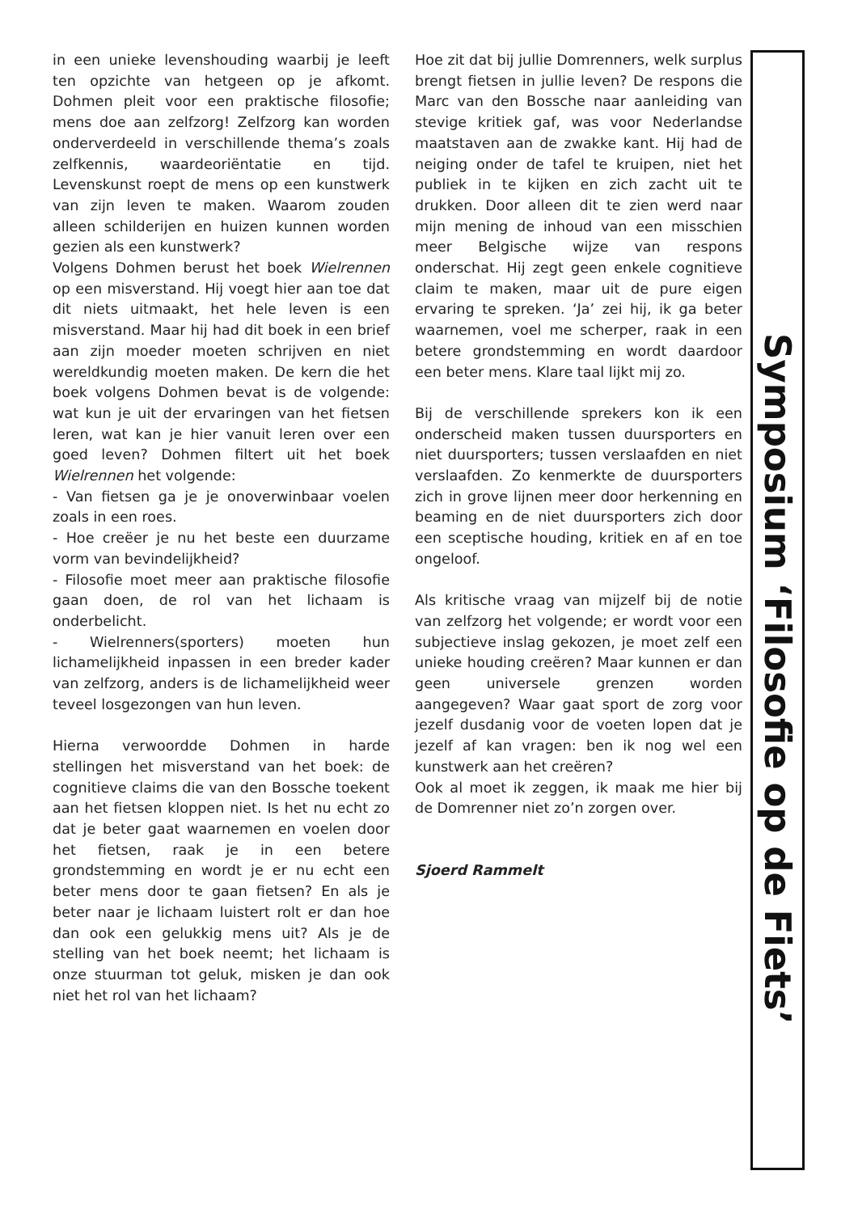Symposium ‘Filosofie op de Fiets’
in een unieke levenshouding waarbij je leeft ten opzichte van hetgeen op je afkomt. Dohmen pleit voor een praktische filosofie; mens doe aan zelfzorg! Zelfzorg kan worden onderverdeeld in verschillende thema’s zoals zelfkennis, waardeoriëntatie en tijd. Levenskunst roept de mens op een kunstwerk van zijn leven te maken. Waarom zouden alleen schilderijen en huizen kunnen worden gezien als een kunstwerk?
Volgens Dohmen berust het boek Wielrennen op een misverstand. Hij voegt hier aan toe dat dit niets uitmaakt, het hele leven is een misverstand. Maar hij had dit boek in een brief aan zijn moeder moeten schrijven en niet wereldkundig moeten maken. De kern die het boek volgens Dohmen bevat is de volgende: wat kun je uit der ervaringen van het fietsen leren, wat kan je hier vanuit leren over een goed leven? Dohmen filtert uit het boek Wielrennen het volgende:
- Van fietsen ga je je onoverwinbaar voelen zoals in een roes.
- Hoe creëer je nu het beste een duurzame vorm van bevindelijkheid?
- Filosofie moet meer aan praktische filosofie gaan doen, de rol van het lichaam is onderbelicht.
- Wielrenners(sporters) moeten hun lichamelijkheid inpassen in een breder kader van zelfzorg, anders is de lichamelijkheid weer teveel losgezongen van hun leven.
Hierna verwoordde Dohmen in harde stellingen het misverstand van het boek: de cognitieve claims die van den Bossche toekent aan het fietsen kloppen niet. Is het nu echt zo dat je beter gaat waarnemen en voelen door het fietsen, raak je in een betere grondstemming en wordt je er nu echt een beter mens door te gaan fietsen? En als je beter naar je lichaam luistert rolt er dan hoe dan ook een gelukkig mens uit? Als je de stelling van het boek neemt; het lichaam is onze stuurman tot geluk, misken je dan ook niet het rol van het lichaam?
Hoe zit dat bij jullie Domrenners, welk surplus brengt fietsen in jullie leven? De respons die Marc van den Bossche naar aanleiding van stevige kritiek gaf, was voor Nederlandse maatstaven aan de zwakke kant. Hij had de neiging onder de tafel te kruipen, niet het publiek in te kijken en zich zacht uit te drukken. Door alleen dit te zien werd naar mijn mening de inhoud van een misschien meer Belgische wijze van respons onderschat. Hij zegt geen enkele cognitieve claim te maken, maar uit de pure eigen ervaring te spreken. ‘Ja’ zei hij, ik ga beter waarnemen, voel me scherper, raak in een betere grondstemming en wordt daardoor een beter mens. Klare taal lijkt mij zo.
Bij de verschillende sprekers kon ik een onderscheid maken tussen duursporters en niet duursporters; tussen verslaafden en niet verslaafden. Zo kenmerkte de duursporters zich in grove lijnen meer door herkenning en beaming en de niet duursporters zich door een sceptische houding, kritiek en af en toe ongeloof.
Als kritische vraag van mijzelf bij de notie van zelfzorg het volgende; er wordt voor een subjectieve inslag gekozen, je moet zelf een unieke houding creëren? Maar kunnen er dan geen universele grenzen worden aangegeven? Waar gaat sport de zorg voor jezelf dusdanig voor de voeten lopen dat je jezelf af kan vragen: ben ik nog wel een kunstwerk aan het creëren?
Ook al moet ik zeggen, ik maak me hier bij de Domrenner niet zo’n zorgen over.
Sjoerd Rammelt